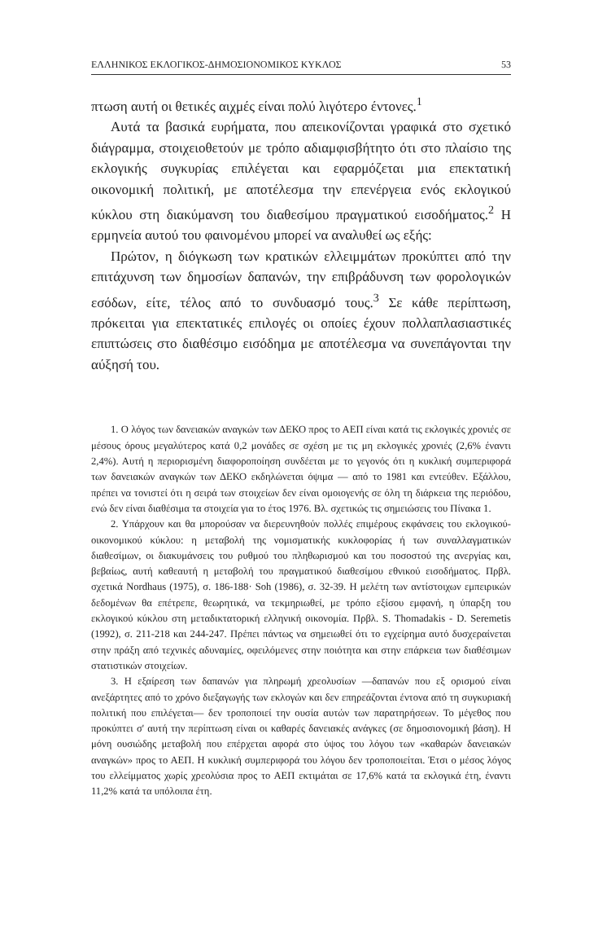ΕΛΛΗΝΙΚΟΣ ΕΚΛΟΓΙΚΟΣ-ΔΗΜΟΣΙΟΝΟΜΙΚΟΣ ΚΥΚΛΟΣ 53
πτωση αυτή οι θετικές αιχμές είναι πολύ λιγότερο έντονες.<sup>1</sup>
Αυτά τα βασικά ευρήματα, που απεικονίζονται γραφικά στο σχετικό διάγραμμα, στοιχειοθετούν με τρόπο αδιαμφισβήτητο ότι στο πλαίσιο της εκλογικής συγκυρίας επιλέγεται και εφαρμόζεται μια επεκτατική οικονομική πολιτική, με αποτέλεσμα την επενέργεια ενός εκλογικού κύκλου στη διακύμανση του διαθεσίμου πραγματικού εισοδήματος.<sup>2</sup> Η ερμηνεία αυτού του φαινομένου μπορεί να αναλυθεί ως εξής:
Πρώτον, η διόγκωση των κρατικών ελλειμμάτων προκύπτει από την επιτάχυνση των δημοσίων δαπανών, την επιβράδυνση των φορολογικών εσόδων, είτε, τέλος από το συνδυασμό τους.<sup>3</sup> Σε κάθε περίπτωση, πρόκειται για επεκτατικές επιλογές οι οποίες έχουν πολλαπλασιαστικές επιπτώσεις στο διαθέσιμο εισόδημα με αποτέλεσμα να συνεπάγονται την αύξησή του.
1. Ο λόγος των δανειακών αναγκών των ΔΕΚΟ προς το ΑΕΠ είναι κατά τις εκλογικές χρονιές σε μέσους όρους μεγαλύτερος κατά 0,2 μονάδες σε σχέση με τις μη εκλογικές χρονιές (2,6% έναντι 2,4%). Αυτή η περιορισμένη διαφοροποίηση συνδέεται με το γεγονός ότι η κυκλική συμπεριφορά των δανειακών αναγκών των ΔΕΚΟ εκδηλώνεται όψιμα — από το 1981 και εντεύθεν. Εξάλλου, πρέπει να τονιστεί ότι η σειρά των στοιχείων δεν είναι ομοιογενής σε όλη τη διάρκεια της περιόδου, ενώ δεν είναι διαθέσιμα τα στοιχεία για το έτος 1976. Βλ. σχετικώς τις σημειώσεις του Πίνακα 1.
2. Υπάρχουν και θα μπορούσαν να διερευνηθούν πολλές επιμέρους εκφάνσεις του εκλογικού-οικονομικού κύκλου: η μεταβολή της νομισματικής κυκλοφορίας ή των συναλλαγματικών διαθεσίμων, οι διακυμάνσεις του ρυθμού του πληθωρισμού και του ποσοστού της ανεργίας και, βεβαίως, αυτή καθεαυτή η μεταβολή του πραγματικού διαθεσίμου εθνικού εισοδήματος. Πρβλ. σχετικά Nordhaus (1975), σ. 186-188· Soh (1986), σ. 32-39. Η μελέτη των αντίστοιχων εμπειρικών δεδομένων θα επέτρεπε, θεωρητικά, να τεκμηριωθεί, με τρόπο εξίσου εμφανή, η ύπαρξη του εκλογικού κύκλου στη μεταδικτατορική ελληνική οικονομία. Πρβλ. S. Thomadakis - D. Seremetis (1992), σ. 211-218 και 244-247. Πρέπει πάντως να σημειωθεί ότι το εγχείρημα αυτό δυσχεραίνεται στην πράξη από τεχνικές αδυναμίες, οφειλόμενες στην ποιότητα και στην επάρκεια των διαθέσιμων στατιστικών στοιχείων.
3. Η εξαίρεση των δαπανών για πληρωμή χρεολυσίων —δαπανών που εξ ορισμού είναι ανεξάρτητες από το χρόνο διεξαγωγής των εκλογών και δεν επηρεάζονται έντονα από τη συγκυριακή πολιτική που επιλέγεται— δεν τροποποιεί την ουσία αυτών των παρατηρήσεων. Το μέγεθος που προκύπτει σ' αυτή την περίπτωση είναι οι καθαρές δανειακές ανάγκες (σε δημοσιονομική βάση). Η μόνη ουσιώδης μεταβολή που επέρχεται αφορά στο ύψος του λόγου των «καθαρών δανειακών αναγκών» προς το ΑΕΠ. Η κυκλική συμπεριφορά του λόγου δεν τροποποιείται. Έτσι ο μέσος λόγος του ελλείμματος χωρίς χρεολύσια προς το ΑΕΠ εκτιμάται σε 17,6% κατά τα εκλογικά έτη, έναντι 11,2% κατά τα υπόλοιπα έτη.